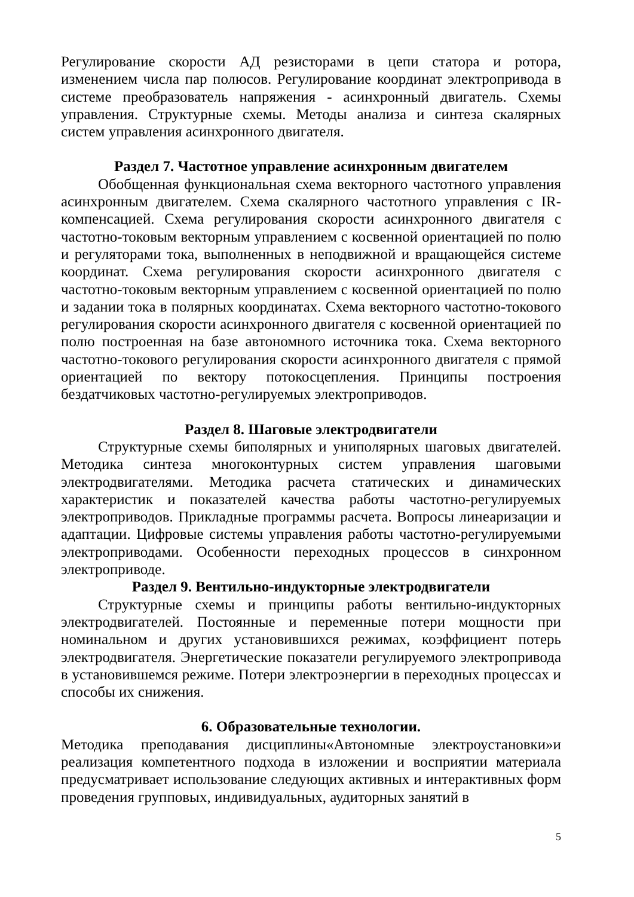Регулирование скорости АД резисторами в цепи статора и ротора, изменением числа пар полюсов. Регулирование координат электропривода в системе преобразователь напряжения - асинхронный двигатель. Схемы управления. Структурные схемы. Методы анализа и синтеза скалярных систем управления асинхронного двигателя.
Раздел 7. Частотное управление асинхронным двигателем
Обобщенная функциональная схема векторного частотного управления асинхронным двигателем. Схема скалярного частотного управления с IR-компенсацией. Схема регулирования скорости асинхронного двигателя с частотно-токовым векторным управлением с косвенной ориентацией по полю и регуляторами тока, выполненных в неподвижной и вращающейся системе координат. Схема регулирования скорости асинхронного двигателя с частотно-токовым векторным управлением с косвенной ориентацией по полю и задании тока в полярных координатах. Схема векторного частотно-токового регулирования скорости асинхронного двигателя с косвенной ориентацией по полю построенная на базе автономного источника тока. Схема векторного частотно-токового регулирования скорости асинхронного двигателя с прямой ориентацией по вектору потокосцепления. Принципы построения бездатчиковых частотно-регулируемых электроприводов.
Раздел 8. Шаговые электродвигатели
Структурные схемы биполярных и униполярных шаговых двигателей. Методика синтеза многоконтурных систем управления шаговыми электродвигателями. Методика расчета статических и динамических характеристик и показателей качества работы частотно-регулируемых электроприводов. Прикладные программы расчета. Вопросы линеаризации и адаптации. Цифровые системы управления работы частотно-регулируемыми электроприводами. Особенности переходных процессов в синхронном электроприводе.
Раздел 9. Вентильно-индукторные электродвигатели
Структурные схемы и принципы работы вентильно-индукторных электродвигателей. Постоянные и переменные потери мощности при номинальном и других установившихся режимах, коэффициент потерь электродвигателя. Энергетические показатели регулируемого электропривода в установившемся режиме. Потери электроэнергии в переходных процессах и способы их снижения.
6. Образовательные технологии.
Методика преподавания дисциплины«Автономные электроустановки»и реализация компетентного подхода в изложении и восприятии материала предусматривает использование следующих активных и интерактивных форм проведения групповых, индивидуальных, аудиторных занятий в
5